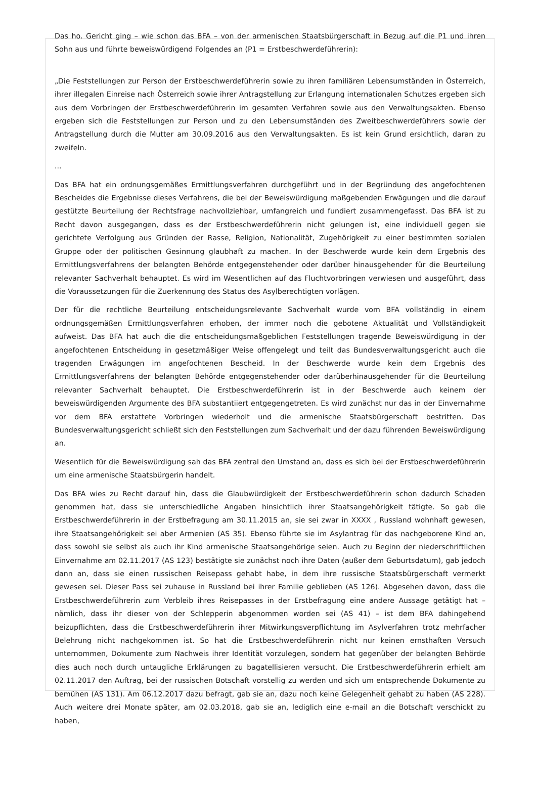Das ho. Gericht ging – wie schon das BFA – von der armenischen Staatsbürgerschaft in Bezug auf die P1 und ihren Sohn aus und führte beweiswürdigend Folgendes an (P1 = Erstbeschwerdeführerin):
„Die Feststellungen zur Person der Erstbeschwerdeführerin sowie zu ihren familiären Lebensumständen in Österreich, ihrer illegalen Einreise nach Österreich sowie ihrer Antragstellung zur Erlangung internationalen Schutzes ergeben sich aus dem Vorbringen der Erstbeschwerdeführerin im gesamten Verfahren sowie aus den Verwaltungsakten. Ebenso ergeben sich die Feststellungen zur Person und zu den Lebensumständen des Zweitbeschwerdeführers sowie der Antragstellung durch die Mutter am 30.09.2016 aus den Verwaltungsakten. Es ist kein Grund ersichtlich, daran zu zweifeln.
...
Das BFA hat ein ordnungsgemäßes Ermittlungsverfahren durchgeführt und in der Begründung des angefochtenen Bescheides die Ergebnisse dieses Verfahrens, die bei der Beweiswürdigung maßgebenden Erwägungen und die darauf gestützte Beurteilung der Rechtsfrage nachvollziehbar, umfangreich und fundiert zusammengefasst. Das BFA ist zu Recht davon ausgegangen, dass es der Erstbeschwerdeführerin nicht gelungen ist, eine individuell gegen sie gerichtete Verfolgung aus Gründen der Rasse, Religion, Nationalität, Zugehörigkeit zu einer bestimmten sozialen Gruppe oder der politischen Gesinnung glaubhaft zu machen. In der Beschwerde wurde kein dem Ergebnis des Ermittlungsverfahrens der belangten Behörde entgegenstehender oder darüber hinausgehender für die Beurteilung relevanter Sachverhalt behauptet. Es wird im Wesentlichen auf das Fluchtvorbringen verwiesen und ausgeführt, dass die Voraussetzungen für die Zuerkennung des Status des Asylberechtigten vorlägen.
Der für die rechtliche Beurteilung entscheidungsrelevante Sachverhalt wurde vom BFA vollständig in einem ordnungsgemäßen Ermittlungsverfahren erhoben, der immer noch die gebotene Aktualität und Vollständigkeit aufweist. Das BFA hat auch die die entscheidungsmaßgeblichen Feststellungen tragende Beweiswürdigung in der angefochtenen Entscheidung in gesetzmäßiger Weise offengelegt und teilt das Bundesverwaltungsgericht auch die tragenden Erwägungen im angefochtenen Bescheid. In der Beschwerde wurde kein dem Ergebnis des Ermittlungsverfahrens der belangten Behörde entgegenstehender oder darüberhinausgehender für die Beurteilung relevanter Sachverhalt behauptet. Die Erstbeschwerdeführerin ist in der Beschwerde auch keinem der beweiswürdigenden Argumente des BFA substantiiert entgegengetreten. Es wird zunächst nur das in der Einvernahme vor dem BFA erstattete Vorbringen wiederholt und die armenische Staatsbürgerschaft bestritten. Das Bundesverwaltungsgericht schließt sich den Feststellungen zum Sachverhalt und der dazu führenden Beweiswürdigung an.
Wesentlich für die Beweiswürdigung sah das BFA zentral den Umstand an, dass es sich bei der Erstbeschwerdeführerin um eine armenische Staatsbürgerin handelt.
Das BFA wies zu Recht darauf hin, dass die Glaubwürdigkeit der Erstbeschwerdeführerin schon dadurch Schaden genommen hat, dass sie unterschiedliche Angaben hinsichtlich ihrer Staatsangehörigkeit tätigte. So gab die Erstbeschwerdeführerin in der Erstbefragung am 30.11.2015 an, sie sei zwar in XXXX , Russland wohnhaft gewesen, ihre Staatsangehörigkeit sei aber Armenien (AS 35). Ebenso führte sie im Asylantrag für das nachgeborene Kind an, dass sowohl sie selbst als auch ihr Kind armenische Staatsangehörige seien. Auch zu Beginn der niederschriftlichen Einvernahme am 02.11.2017 (AS 123) bestätigte sie zunächst noch ihre Daten (außer dem Geburtsdatum), gab jedoch dann an, dass sie einen russischen Reisepass gehabt habe, in dem ihre russische Staatsbürgerschaft vermerkt gewesen sei. Dieser Pass sei zuhause in Russland bei ihrer Familie geblieben (AS 126). Abgesehen davon, dass die Erstbeschwerdeführerin zum Verbleib ihres Reisepasses in der Erstbefragung eine andere Aussage getätigt hat – nämlich, dass ihr dieser von der Schlepperin abgenommen worden sei (AS 41) – ist dem BFA dahingehend beizupflichten, dass die Erstbeschwerdeführerin ihrer Mitwirkungsverpflichtung im Asylverfahren trotz mehrfacher Belehrung nicht nachgekommen ist. So hat die Erstbeschwerdeführerin nicht nur keinen ernsthaften Versuch unternommen, Dokumente zum Nachweis ihrer Identität vorzulegen, sondern hat gegenüber der belangten Behörde dies auch noch durch untaugliche Erklärungen zu bagatellisieren versucht. Die Erstbeschwerdeführerin erhielt am 02.11.2017 den Auftrag, bei der russischen Botschaft vorstellig zu werden und sich um entsprechende Dokumente zu bemühen (AS 131). Am 06.12.2017 dazu befragt, gab sie an, dazu noch keine Gelegenheit gehabt zu haben (AS 228). Auch weitere drei Monate später, am 02.03.2018, gab sie an, lediglich eine e-mail an die Botschaft verschickt zu haben,